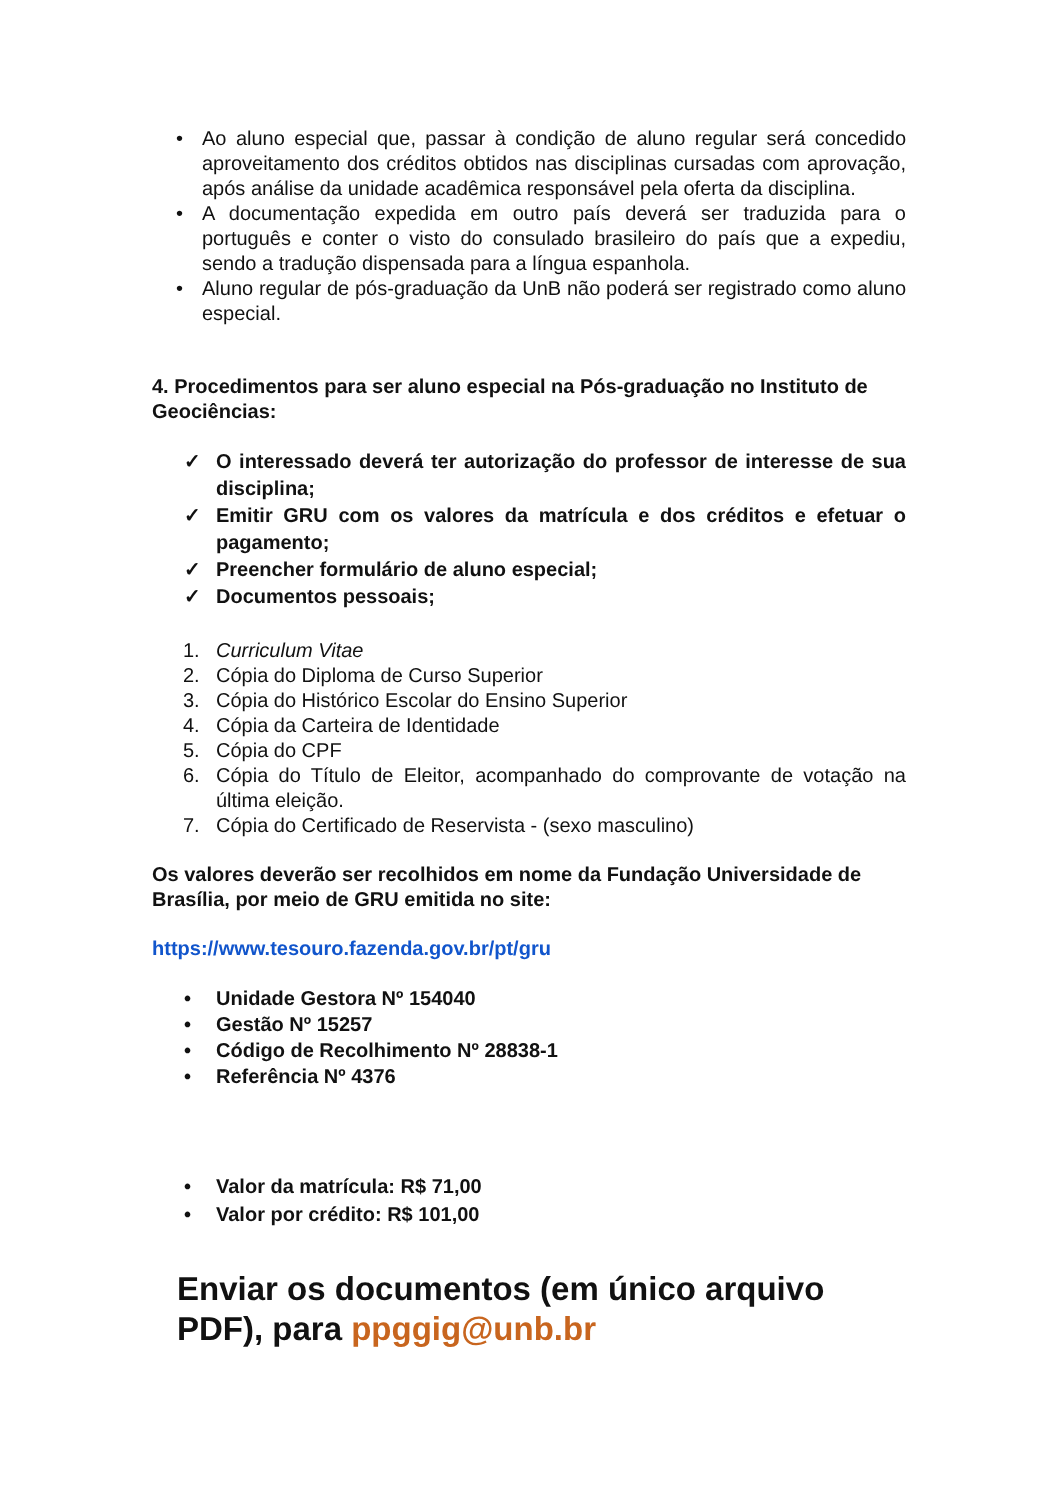• Ao aluno especial que, passar à condição de aluno regular será concedido aproveitamento dos créditos obtidos nas disciplinas cursadas com aprovação, após análise da unidade acadêmica responsável pela oferta da disciplina.
• A documentação expedida em outro país deverá ser traduzida para o português e conter o visto do consulado brasileiro do país que a expediu, sendo a tradução dispensada para a língua espanhola.
• Aluno regular de pós-graduação da UnB não poderá ser registrado como aluno especial.
4. Procedimentos para ser aluno especial na Pós-graduação no Instituto de Geociências:
✓ O interessado deverá ter autorização do professor de interesse de sua disciplina;
✓ Emitir GRU com os valores da matrícula e dos créditos e efetuar o pagamento;
✓ Preencher formulário de aluno especial;
✓ Documentos pessoais;
1. Curriculum Vitae
2. Cópia do Diploma de Curso Superior
3. Cópia do Histórico Escolar do Ensino Superior
4. Cópia da Carteira de Identidade
5. Cópia do CPF
6. Cópia do Título de Eleitor, acompanhado do comprovante de votação na última eleição.
7. Cópia do Certificado de Reservista - (sexo masculino)
Os valores deverão ser recolhidos em nome da Fundação Universidade de Brasília, por meio de GRU emitida no site:
https://www.tesouro.fazenda.gov.br/pt/gru
• Unidade Gestora Nº 154040
• Gestão Nº 15257
• Código de Recolhimento Nº 28838-1
• Referência Nº 4376
• Valor da matrícula: R$ 71,00
• Valor por crédito: R$ 101,00
Enviar os documentos (em único arquivo PDF), para ppggig@unb.br